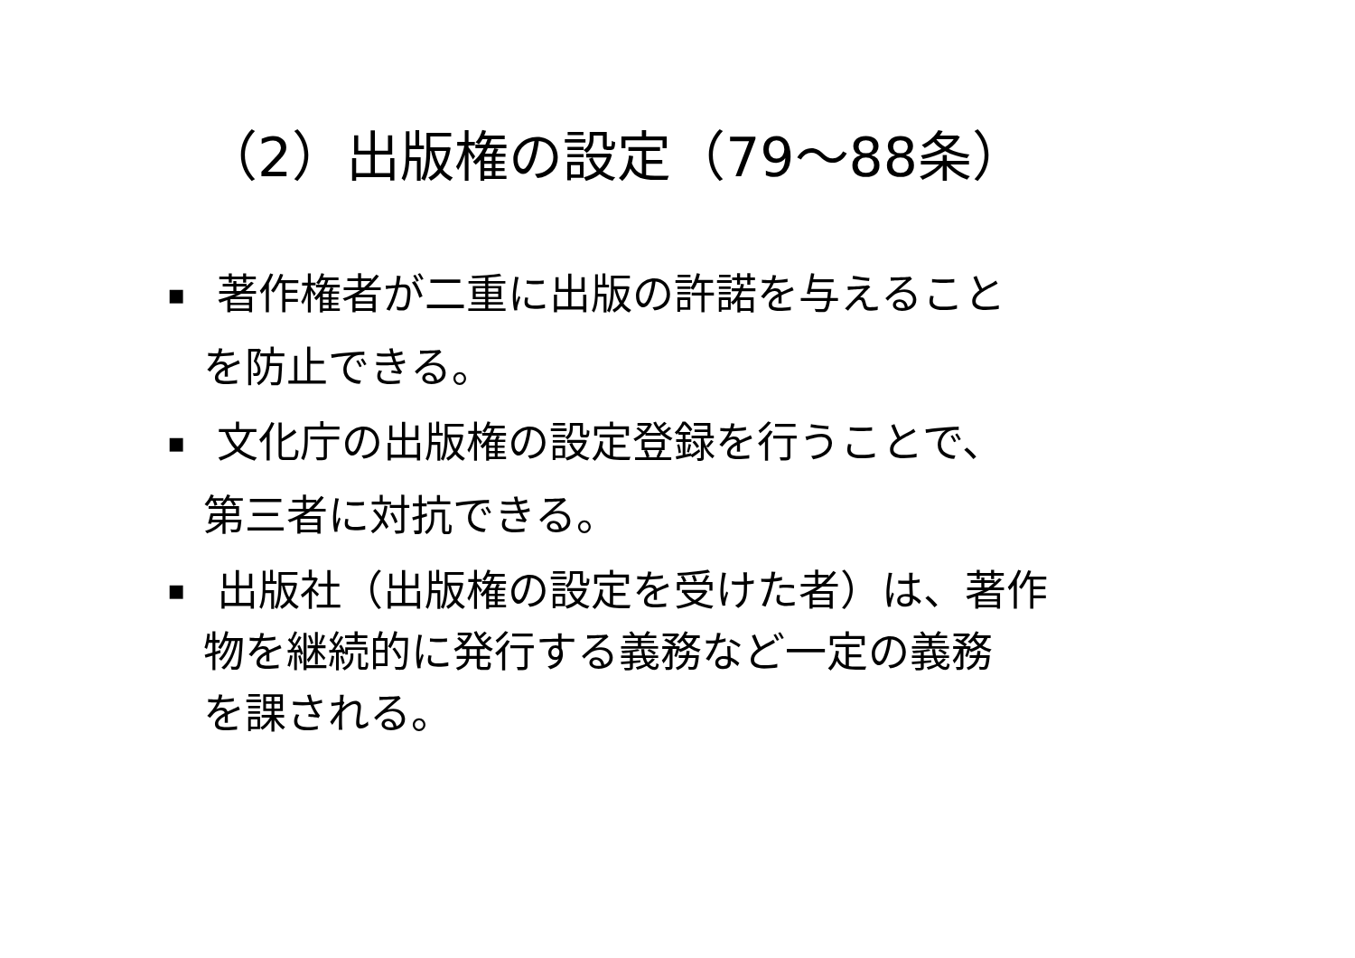（2）出版権の設定（79～88条）
▪ 著作権者が二重に出版の許諾を与えること
を防止できる。
▪ 文化庁の出版権の設定登録を行うことで、
第三者に対抗できる。
▪ 出版社（出版権の設定を受けた者）は、著作
物を継続的に発行する義務など一定の義務
を課される。